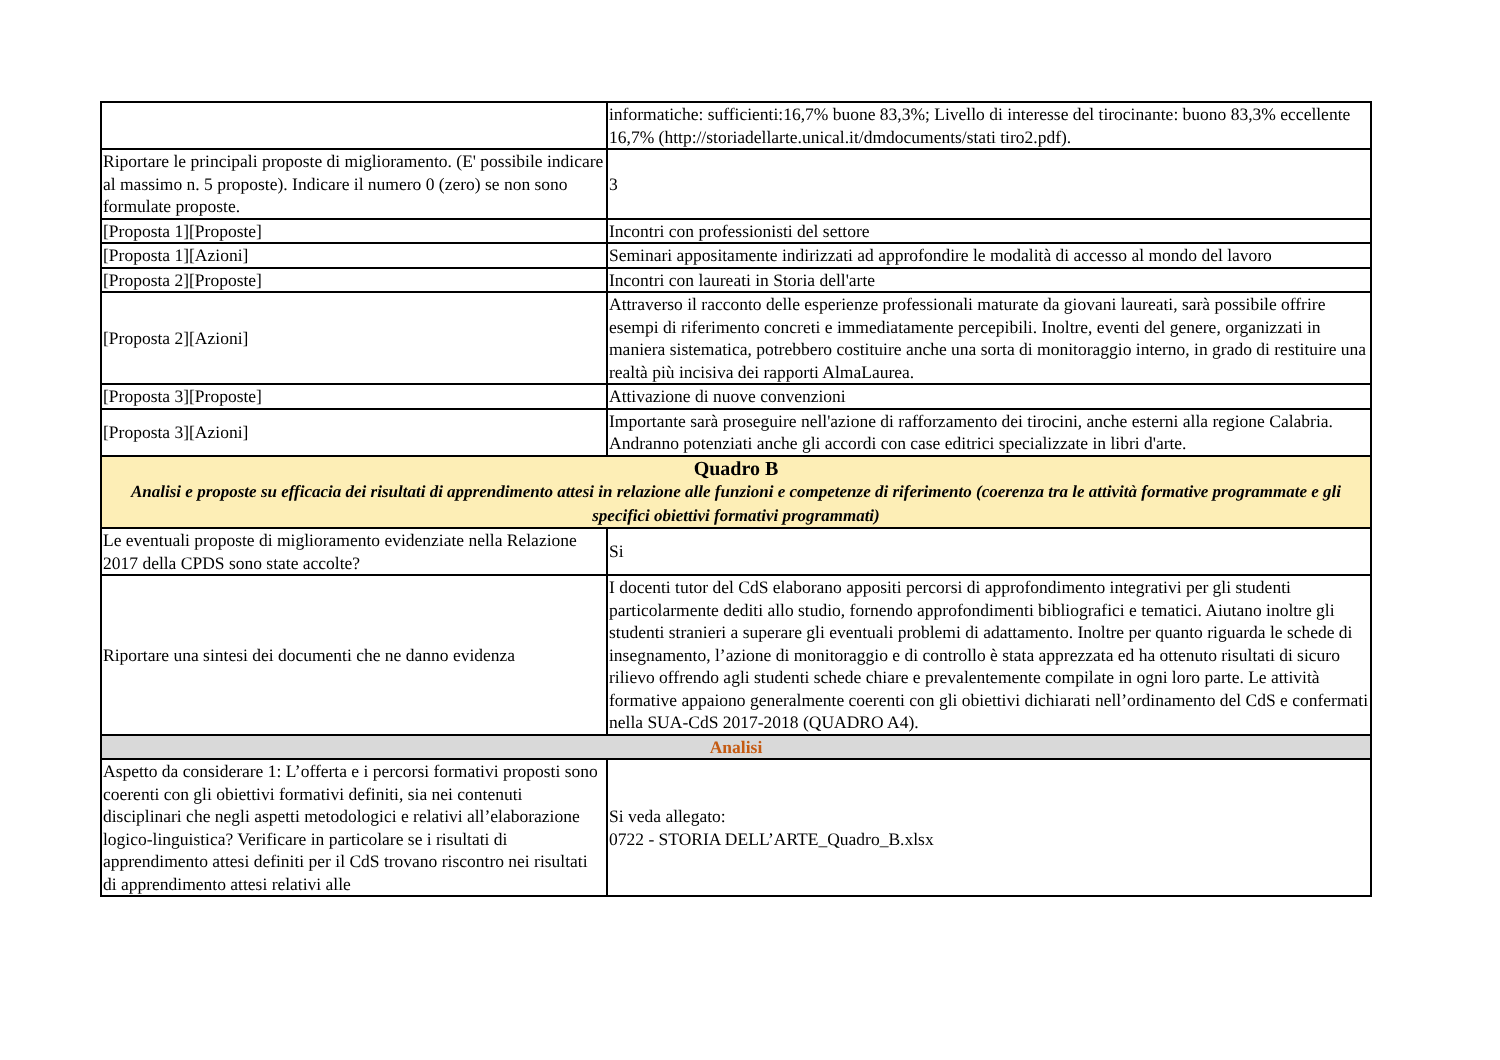| | informatiche: sufficienti:16,7% buone 83,3%; Livello di interesse del tirocinante: buono 83,3% eccellente 16,7% (http://storiadellarte.unical.it/dmdocuments/stati tiro2.pdf). |
| Riportare le principali proposte di miglioramento. (E' possibile indicare al massimo n. 5 proposte). Indicare il numero 0 (zero) se non sono formulate proposte. | 3 |
| [Proposta 1][Proposte] | Incontri con professionisti del settore |
| [Proposta 1][Azioni] | Seminari appositamente indirizzati ad approfondire le modalità di accesso al mondo del lavoro |
| [Proposta 2][Proposte] | Incontri con laureati in Storia dell'arte |
| [Proposta 2][Azioni] | Attraverso il racconto delle esperienze professionali maturate da giovani laureati, sarà possibile offrire esempi di riferimento concreti e immediatamente percepibili. Inoltre, eventi del genere, organizzati in maniera sistematica, potrebbero costituire anche una sorta di monitoraggio interno, in grado di restituire una realtà più incisiva dei rapporti AlmaLaurea. |
| [Proposta 3][Proposte] | Attivazione di nuove convenzioni |
| [Proposta 3][Azioni] | Importante sarà proseguire nell'azione di rafforzamento dei tirocini, anche esterni alla regione Calabria. Andranno potenziati anche gli accordi con case editrici specializzate in libri d'arte. |
| Quadro B Analisi e proposte su efficacia dei risultati di apprendimento attesi in relazione alle funzioni e competenze di riferimento (coerenza tra le attività formative programmate e gli specifici obiettivi formativi programmati) | |
| Le eventuali proposte di miglioramento evidenziate nella Relazione 2017 della CPDS sono state accolte? | Si |
| Riportare una sintesi dei documenti che ne danno evidenza | I docenti tutor del CdS elaborano appositi percorsi di approfondimento integrativi per gli studenti particolarmente dediti allo studio, fornendo approfondimenti bibliografici e tematici. Aiutano inoltre gli studenti stranieri a superare gli eventuali problemi di adattamento. Inoltre per quanto riguarda le schede di insegnamento, l’azione di monitoraggio e di controllo è stata apprezzata ed ha ottenuto risultati di sicuro rilievo offrendo agli studenti schede chiare e prevalentemente compilate in ogni loro parte. Le attività formative appaiono generalmente coerenti con gli obiettivi dichiarati nell’ordinamento del CdS e confermati nella SUA-CdS 2017-2018 (QUADRO A4). |
| Analisi | |
| Aspetto da considerare 1: L’offerta e i percorsi formativi proposti sono coerenti con gli obiettivi formativi definiti, sia nei contenuti disciplinari che negli aspetti metodologici e relativi all’elaborazione logico-linguistica? Verificare in particolare se i risultati di apprendimento attesi definiti per il CdS trovano riscontro nei risultati di apprendimento attesi relativi alle | Si veda allegato: 0722 - STORIA DELL’ARTE_Quadro_B.xlsx |